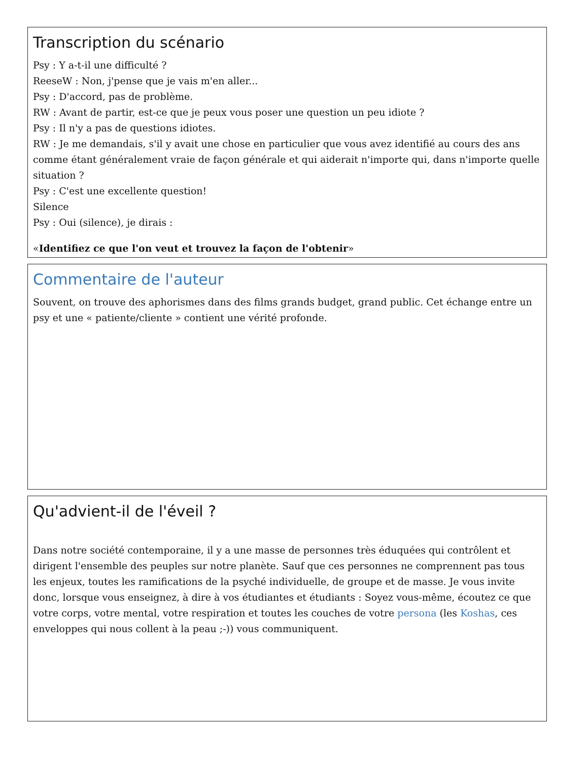Transcription du scénario
Psy : Y a-t-il une difficulté ?
ReeseW : Non, j'pense que je vais m'en aller...
Psy : D'accord, pas de problème.
RW : Avant de partir, est-ce que je peux vous poser une question un peu idiote ?
Psy : Il n'y a pas de questions idiotes.
RW : Je me demandais, s'il y avait une chose en particulier que vous avez identifié au cours des ans comme étant généralement vraie de façon générale et qui aiderait n'importe qui, dans n'importe quelle situation ?
Psy : C'est une excellente question!
Silence
Psy : Oui (silence), je dirais :
«Identifiez ce que l'on veut et trouvez la façon de l'obtenir»
Commentaire de l'auteur
Souvent, on trouve des aphorismes dans des films grands budget, grand public. Cet échange entre un psy et une « patiente/cliente » contient une vérité profonde.
Qu'advient-il de l'éveil ?
Dans notre société contemporaine, il y a une masse de personnes très éduquées qui contrôlent et dirigent l'ensemble des peuples sur notre planète. Sauf que ces personnes ne comprennent pas tous les enjeux, toutes les ramifications de la psyché individuelle, de groupe et de masse. Je vous invite donc, lorsque vous enseignez, à dire à vos étudiantes et étudiants : Soyez vous-même, écoutez ce que votre corps, votre mental, votre respiration et toutes les couches de votre persona (les Koshas, ces enveloppes qui nous collent à la peau ;-)) vous communiquent.